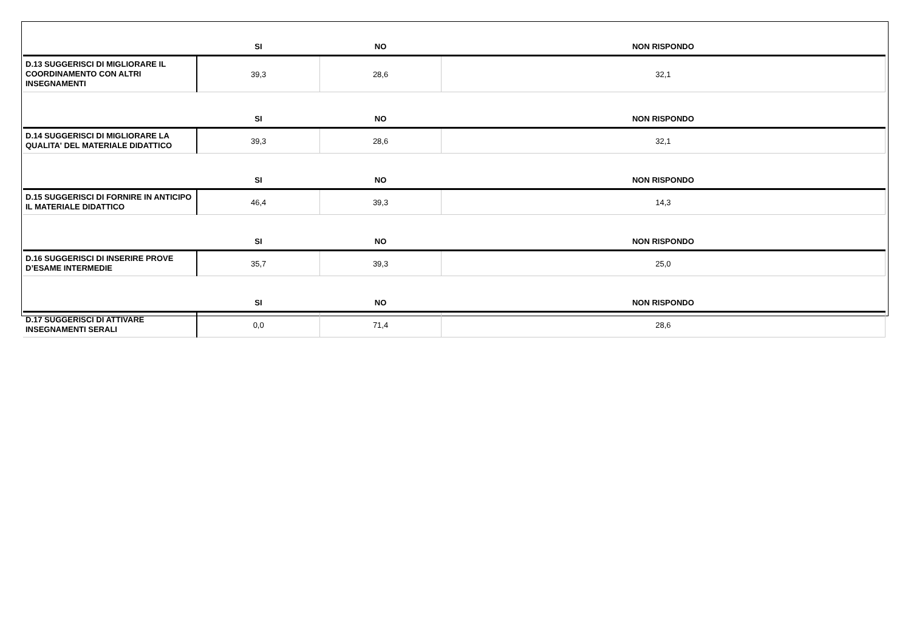| | SI | NO | NON RISPONDO |
| --- | --- | --- | --- |
| D.13 SUGGERISCI DI MIGLIORARE IL COORDINAMENTO CON ALTRI INSEGNAMENTI | 39,3 | 28,6 | 32,1 |
| | SI | NO | NON RISPONDO |
| D.14 SUGGERISCI DI MIGLIORARE LA QUALITA' DEL MATERIALE DIDATTICO | 39,3 | 28,6 | 32,1 |
| | SI | NO | NON RISPONDO |
| D.15 SUGGERISCI DI FORNIRE IN ANTICIPO IL MATERIALE DIDATTICO | 46,4 | 39,3 | 14,3 |
| | SI | NO | NON RISPONDO |
| D.16 SUGGERISCI DI INSERIRE PROVE D’ESAME INTERMEDIE | 35,7 | 39,3 | 25,0 |
| | SI | NO | NON RISPONDO |
| D.17 SUGGERISCI DI ATTIVARE INSEGNAMENTI SERALI | 0,0 | 71,4 | 28,6 |